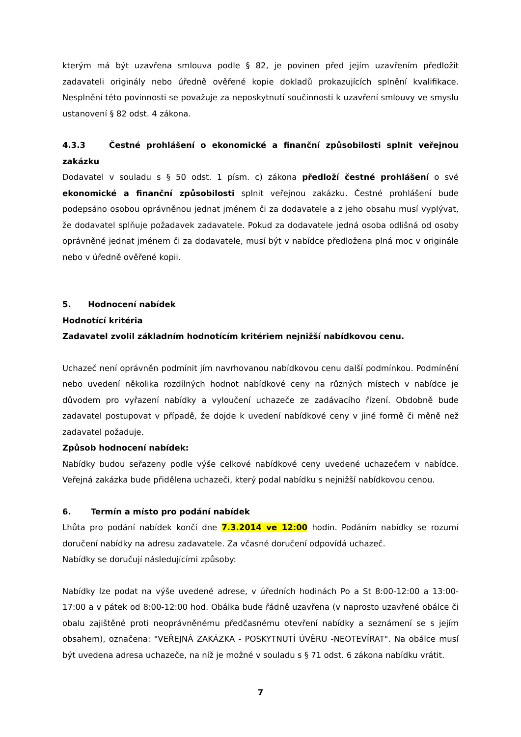kterým má být uzavřena smlouva podle § 82, je povinen před jejím uzavřením předložit zadavateli originály nebo úředně ověřené kopie dokladů prokazujících splnění kvalifikace. Nesplnění této povinnosti se považuje za neposkytnutí součinnosti k uzavření smlouvy ve smyslu ustanovení § 82 odst. 4 zákona.
4.3.3 Čestné prohlášení o ekonomické a finanční způsobilosti splnit veřejnou zakázku
Dodavatel v souladu s § 50 odst. 1 písm. c) zákona předloží čestné prohlášení o své ekonomické a finanční způsobilosti splnit veřejnou zakázku. Čestné prohlášení bude podepsáno osobou oprávněnou jednat jménem či za dodavatele a z jeho obsahu musí vyplývat, že dodavatel splňuje požadavek zadavatele. Pokud za dodavatele jedná osoba odlišná od osoby oprávněné jednat jménem či za dodavatele, musí být v nabídce předložena plná moc v originále nebo v úředně ověřené kopii.
5. Hodnocení nabídek
Hodnotící kritéria
Zadavatel zvolil základním hodnotícím kritériem nejnižší nabídkovou cenu.
Uchazeč není oprávněn podmínit jím navrhovanou nabídkovou cenu další podmínkou. Podmínění nebo uvedení několika rozdílných hodnot nabídkové ceny na různých místech v nabídce je důvodem pro vyřazení nabídky a vyloučení uchazeče ze zadávacího řízení. Obdobně bude zadavatel postupovat v případě, že dojde k uvedení nabídkové ceny v jiné formě či měně než zadavatel požaduje.
Způsob hodnocení nabídek:
Nabídky budou seřazeny podle výše celkové nabídkové ceny uvedené uchazečem v nabídce. Veřejná zakázka bude přidělena uchazeči, který podal nabídku s nejnižší nabídkovou cenou.
6. Termín a místo pro podání nabídek
Lhůta pro podání nabídek končí dne 7.3.2014 ve 12:00 hodin. Podáním nabídky se rozumí doručení nabídky na adresu zadavatele. Za včasné doručení odpovídá uchazeč.
Nabídky se doručují následujícími způsoby:
Nabídky lze podat na výše uvedené adrese, v úředních hodinách Po a St 8:00-12:00 a 13:00-17:00 a v pátek od 8:00-12:00 hod. Obálka bude řádně uzavřena (v naprosto uzavřené obálce či obalu zajištěné proti neoprávněnému předčasnému otevření nabídky a seznámení se s jejím obsahem), označena: "VEŘEJNÁ ZAKÁZKA - POSKYTNUTÍ ÚVĚRU -NEOTEVÍRAT". Na obálce musí být uvedena adresa uchazeče, na níž je možné v souladu s § 71 odst. 6 zákona nabídku vrátit.
7